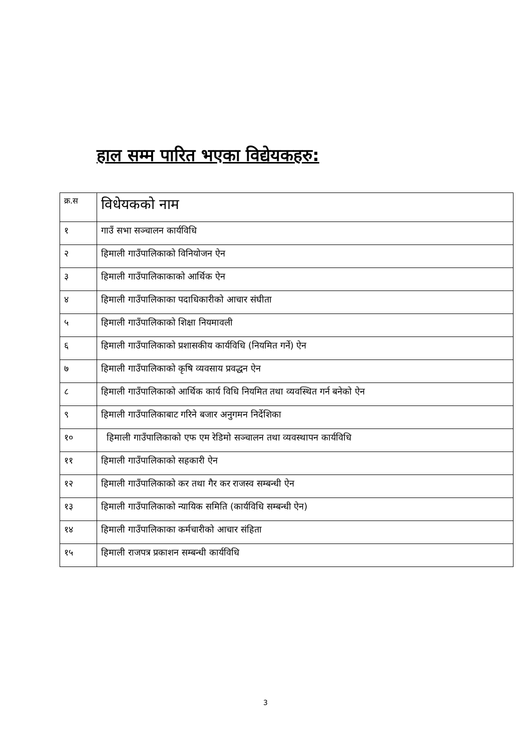हाल सम्म पारित भएका विद्येयकहरु:
| क्र.स | विधेयकको नाम |
| --- | --- |
| १ | गाउँ सभा सञ्चालन कार्यविधि |
| २ | हिमाली गाउँपालिकाको विनियोजन ऐन |
| ३ | हिमाली गाउँपालिकाकाको आर्थिक ऐन |
| ४ | हिमाली गाउँपालिकाका पदाधिकारीको आचार संघीता |
| ५ | हिमाली गाउँपालिकाको शिक्षा नियमावली |
| ६ | हिमाली गाउँपालिकाको प्रशासकीय कार्यविधि (नियमित गर्ने) ऐन |
| ७ | हिमाली गाउँपालिकाको कृषि व्यवसाय प्रवद्धन ऐन |
| ८ | हिमाली गाउँपालिकाको आर्थिक कार्य विधि नियमित तथा व्यवस्थित गर्न बनेको ऐन |
| ९ | हिमाली गाउँपालिकाबाट गरिने बजार अनुगमन निर्देशिका |
| १० | हिमाली गाउँपालिकाको एफ एम रेडिमो सञ्चालन तथा व्यवस्थापन कार्यविधि |
| ११ | हिमाली गाउँपालिकाको सहकारी ऐन |
| १२ | हिमाली गाउँपालिकाको कर तथा गैर कर राजस्व सम्बन्धी ऐन |
| १३ | हिमाली गाउँपालिकाको न्यायिक समिति (कार्यविधि सम्बन्धी ऐन) |
| १४ | हिमाली गाउँपालिकाका कर्मचारीको आचार संहिता |
| १५ | हिमाली राजपत्र प्रकाशन सम्बन्धी कार्यविधि |
3